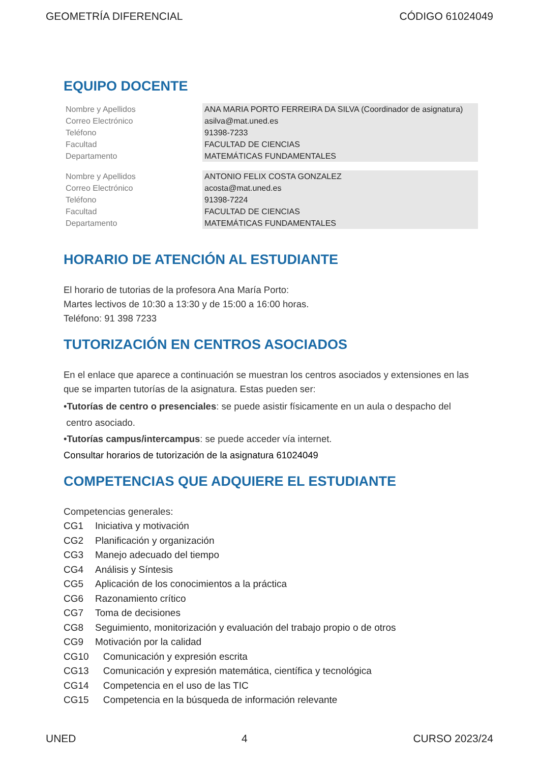GEOMETRÍA DIFERENCIAL CÓDIGO 61024049
EQUIPO DOCENTE
| Nombre y Apellidos | ANA MARIA PORTO FERREIRA DA SILVA (Coordinador de asignatura) |
| Correo Electrónico | asilva@mat.uned.es |
| Teléfono | 91398-7233 |
| Facultad | FACULTAD DE CIENCIAS |
| Departamento | MATEMÁTICAS FUNDAMENTALES |
| Nombre y Apellidos | ANTONIO FELIX COSTA GONZALEZ |
| Correo Electrónico | acosta@mat.uned.es |
| Teléfono | 91398-7224 |
| Facultad | FACULTAD DE CIENCIAS |
| Departamento | MATEMÁTICAS FUNDAMENTALES |
HORARIO DE ATENCIÓN AL ESTUDIANTE
El horario de tutorias de la profesora Ana María Porto:
Martes lectivos de 10:30 a 13:30 y de 15:00 a 16:00 horas.
Teléfono: 91 398 7233
TUTORIZACIÓN EN CENTROS ASOCIADOS
En el enlace que aparece a continuación se muestran los centros asociados y extensiones en las que se imparten tutorías de la asignatura. Estas pueden ser:
•Tutorías de centro o presenciales: se puede asistir físicamente en un aula o despacho del
centro asociado.
•Tutorías campus/intercampus: se puede acceder vía internet.
Consultar horarios de tutorización de la asignatura 61024049
COMPETENCIAS QUE ADQUIERE EL ESTUDIANTE
Competencias generales:
| CG1 | Iniciativa y motivación |
| CG2 | Planificación y organización |
| CG3 | Manejo adecuado del tiempo |
| CG4 | Análisis y Síntesis |
| CG5 | Aplicación de los conocimientos a la práctica |
| CG6 | Razonamiento crítico |
| CG7 | Toma de decisiones |
| CG8 | Seguimiento, monitorización y evaluación del trabajo propio o de otros |
| CG9 | Motivación por la calidad |
| CG10 | Comunicación y expresión escrita |
| CG13 | Comunicación y expresión matemática, científica y tecnológica |
| CG14 | Competencia en el uso de las TIC |
| CG15 | Competencia en la búsqueda de información relevante |
UNED 4 CURSO 2023/24